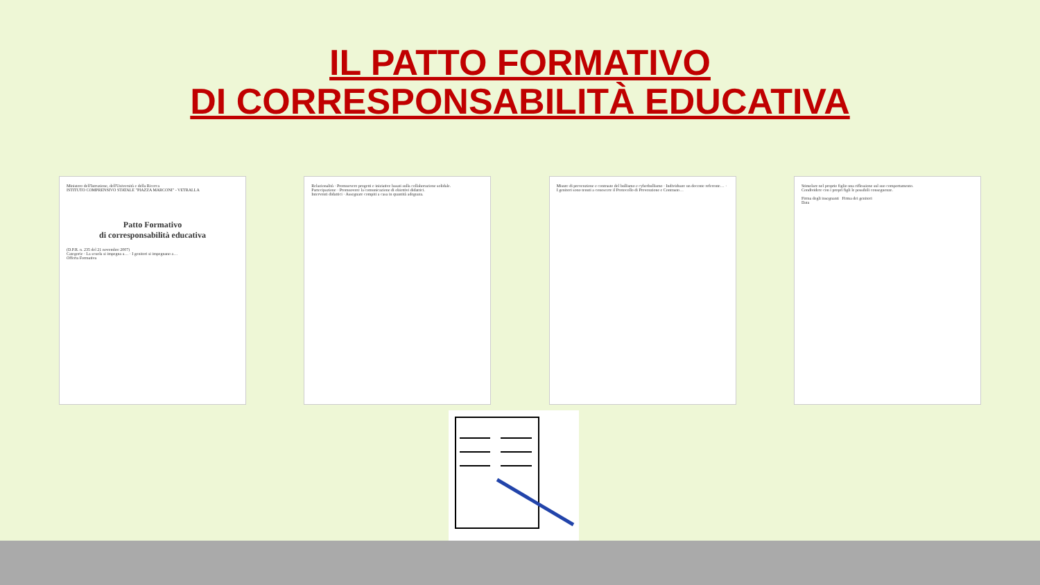IL PATTO FORMATIVO
DI CORRESPONSABILITÀ EDUCATIVA
Ministero dell'Istruzione, dell'Università e della Ricerca
ISTITUTO COMPRENSIVO STATALE "PIAZZA MARCONI" - VETRALLA
Patto Formativo
di corresponsabilità educativa
(D.P.R. n. 235 del 21 novembre 2007)
Categorie · La scuola si impegna a… · I genitori si impegnano a…
Offerta Formativa
Relazionalità · Promuovere progetti e iniziative basati sulla collaborazione solidale.
Partecipazione · Promuovere la comunicazione di obiettivi didattici.
Interventi didattici · Assegnare compiti a casa in quantità adeguata.
Misure di prevenzione e contrasto del bullismo e cyberbullismo · Individuare un docente referente… · I genitori sono tenuti a conoscere il Protocollo di Prevenzione e Contrasto…
Stimolare nel proprio figlio una riflessione sul suo comportamento.
Condividere con i propri figli le possibili conseguenze.
Firma degli insegnanti Firma dei genitori
Data